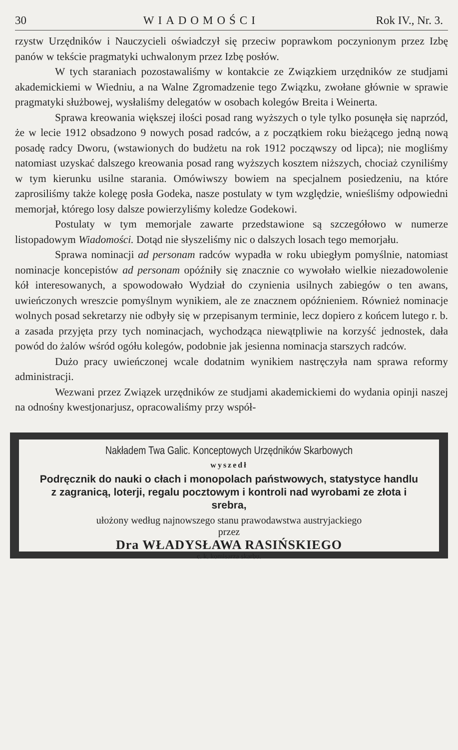30 WIADOMOŚCI Rok IV., Nr. 3.
rzystw Urzędników i Nauczycieli oświadczył się przeciw poprawkom poczynionym przez Izbę panów w tekście pragmatyki uchwalonym przez Izbę posłów.
W tych staraniach pozostawaliśmy w kontakcie ze Związkiem urzędników ze studjami akademickiemi w Wiedniu, a na Walne Zgromadzenie tego Związku, zwołane głównie w sprawie pragmatyki służbowej, wysłaliśmy delegatów w osobach kolegów Breita i Weinerta.
Sprawa kreowania większej ilości posad rang wyższych o tyle tylko posunęła się naprzód, że w lecie 1912 obsadzono 9 nowych posad radców, a z początkiem roku bieżącego jedną nową posadę radcy Dworu, (wstawionych do budżetu na rok 1912 począwszy od lipca); nie mogliśmy natomiast uzyskać dalszego kreowania posad rang wyższych kosztem niższych, chociaż czyniliśmy w tym kierunku usilne starania. Omówiwszy bowiem na specjalnem posiedzeniu, na które zaprosiliśmy także kolegę posła Godeka, nasze postulaty w tym względzie, wnieśliśmy odpowiedni memorjał, którego losy dalsze powierzyliśmy koledze Godekowi.
Postulaty w tym memorjale zawarte przedstawione są szczegółowo w numerze listopadowym Wiadomości. Dotąd nie słyszeliśmy nic o dalszych losach tego memorjału.
Sprawa nominacji ad personam radców wypadła w roku ubiegłym pomyślnie, natomiast nominacje koncepistów ad personam opóźniły się znacznie co wywołało wielkie niezadowolenie kół interesowanych, a spowodowało Wydział do czynienia usilnych zabiegów o ten awans, uwieńczonych wreszcie pomyślnym wynikiem, ale ze znacznem opóźnieniem. Również nominacje wolnych posad sekretarzy nie odbyły się w przepisanym terminie, lecz dopiero z końcem lutego r. b. a zasada przyjęta przy tych nominacjach, wychodząca niewątpliwie na korzyść jednostek, dała powód do żalów wśród ogółu kolegów, podobnie jak jesienna nominacja starszych radców.
Dużo pracy uwieńczonej wcale dodatnim wynikiem nastręczyła nam sprawa reformy administracji.
Wezwani przez Związek urzędników ze studjami akademickiemi do wydania opinji naszej na odnośny kwestjonarjusz, opracowaliśmy przy współ-
Nakładem Twa Galic. Konceptowych Urzędników Skarbowych
wyszedł
Podręcznik do nauki o cłach i monopolach państwowych, statystyce handlu z zagranicą, loterji, regalu pocztowym i kontroli nad wyrobami ze złota i srebra,
ułożony według najnowszego stanu prawodawstwa austryjackiego
przez
Dra WŁADYSŁAWA RASIŃSKIEGO
c. k. komisarza skarbu.